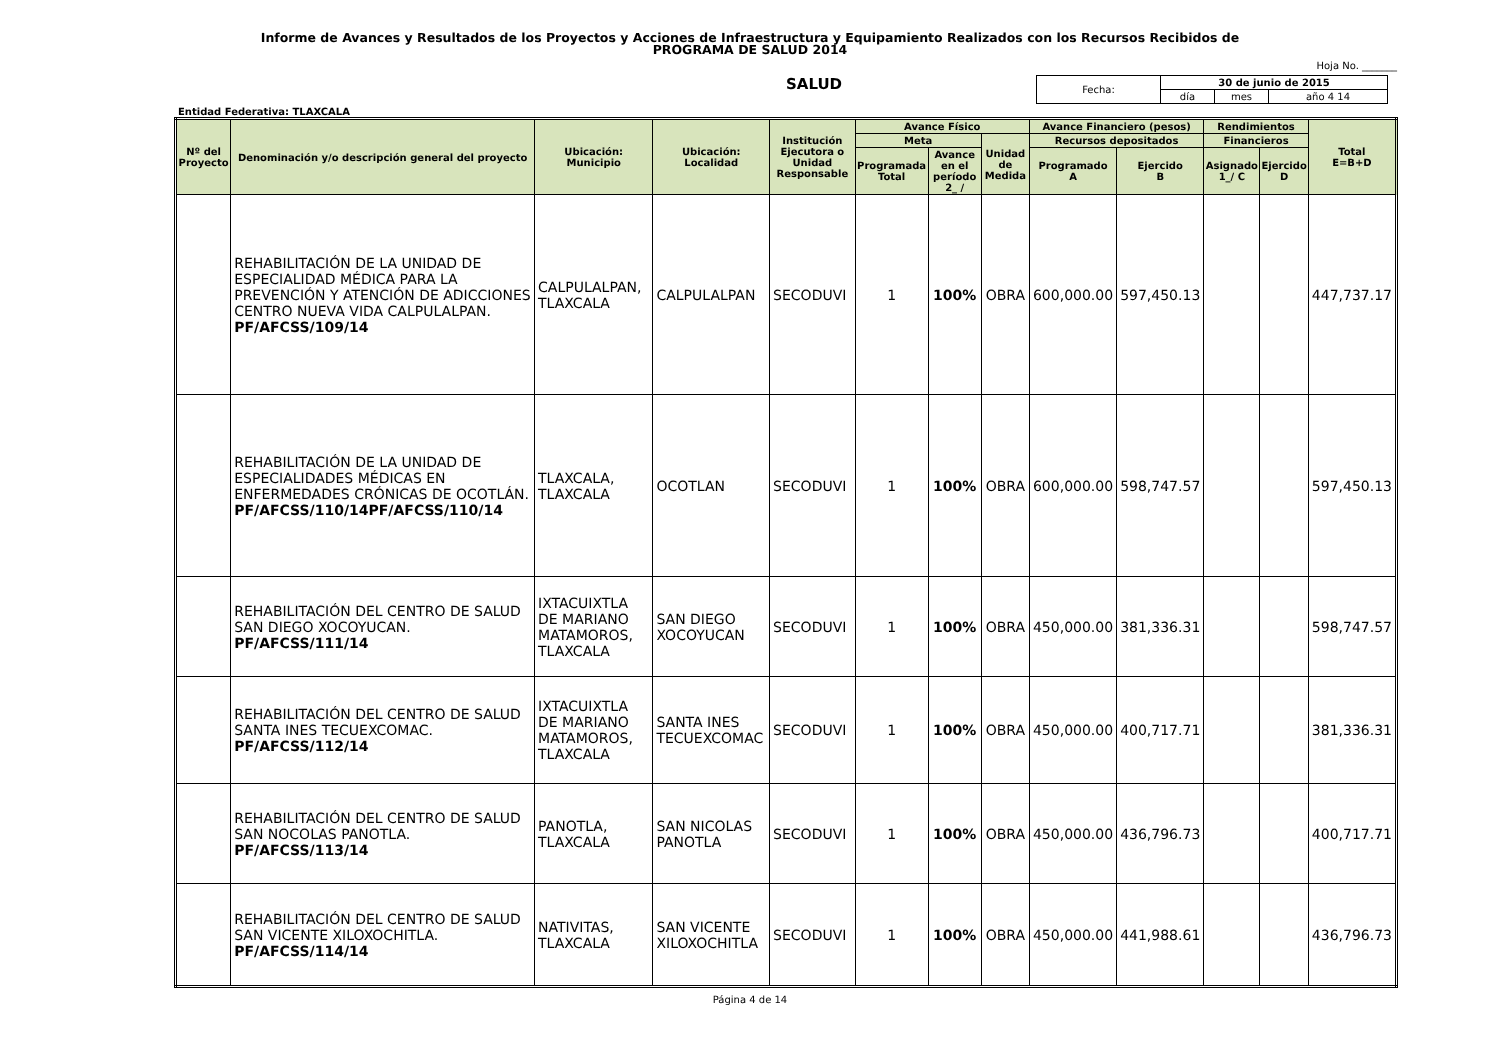Informe de Avances y Resultados de los Proyectos y Acciones de Infraestructura y Equipamiento Realizados con los Recursos Recibidos de
PROGRAMA DE SALUD 2014
Hoja No. _______
SALUD
| Fecha: | 30 de junio de 2015 | | |
| | día | mes | año 4 14 |
Entidad Federativa: TLAXCALA
| Nº del Proyecto | Denominación y/o descripción general del proyecto | Ubicación: Municipio | Ubicación: Localidad | Institución Ejecutora o Unidad Responsable | Avance Físico | | | Avance Financiero (pesos) | | Rendimientos | | Total E=B+D |
| --- | --- | --- | --- | --- | --- | --- | --- | --- | --- | --- | --- | --- |
| | | | | | Meta | | Unidad de Medida | Recursos depositados | | Financieros | | |
| | | | | | Programada Total | Avance en el período 2_ / | | Programado A | Ejercido B | Asignado 1_/ C | Ejercido D | |
| | REHABILITACIÓN DE LA UNIDAD DE ESPECIALIDAD MÉDICA PARA LA PREVENCIÓN Y ATENCIÓN DE ADICCIONES CENTRO NUEVA VIDA CALPULALPAN. PF/AFCSS/109/14 | CALPULALPAN, TLAXCALA | CALPULALPAN | SECODUVI | 1 | 100% | OBRA | 600,000.00 | 597,450.13 | | | 447,737.17 |
| | REHABILITACIÓN DE LA UNIDAD DE ESPECIALIDADES MÉDICAS EN ENFERMEDADES CRÓNICAS DE OCOTLÁN. PF/AFCSS/110/14PF/AFCSS/110/14 | TLAXCALA, TLAXCALA | OCOTLAN | SECODUVI | 1 | 100% | OBRA | 600,000.00 | 598,747.57 | | | 597,450.13 |
| | REHABILITACIÓN DEL CENTRO DE SALUD SAN DIEGO XOCOYUCAN. PF/AFCSS/111/14 | IXTACUIXTLA DE MARIANO MATAMOROS, TLAXCALA | SAN DIEGO XOCOYUCAN | SECODUVI | 1 | 100% | OBRA | 450,000.00 | 381,336.31 | | | 598,747.57 |
| | REHABILITACIÓN DEL CENTRO DE SALUD SANTA INES TECUEXCOMAC. PF/AFCSS/112/14 | IXTACUIXTLA DE MARIANO MATAMOROS, TLAXCALA | SANTA INES TECUEXCOMAC | SECODUVI | 1 | 100% | OBRA | 450,000.00 | 400,717.71 | | | 381,336.31 |
| | REHABILITACIÓN DEL CENTRO DE SALUD SAN NOCOLAS PANOTLA. PF/AFCSS/113/14 | PANOTLA, TLAXCALA | SAN NICOLAS PANOTLA | SECODUVI | 1 | 100% | OBRA | 450,000.00 | 436,796.73 | | | 400,717.71 |
| | REHABILITACIÓN DEL CENTRO DE SALUD SAN VICENTE XILOXOCHITLA. PF/AFCSS/114/14 | NATIVITAS, TLAXCALA | SAN VICENTE XILOXOCHITLA | SECODUVI | 1 | 100% | OBRA | 450,000.00 | 441,988.61 | | | 436,796.73 |
Página 4 de 14